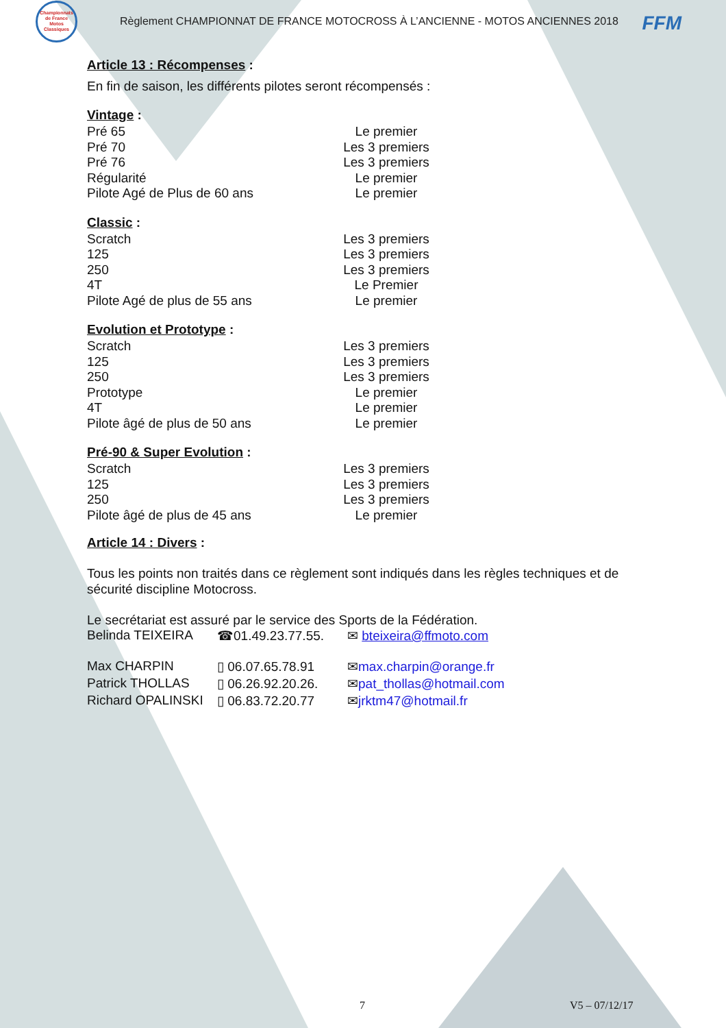FFM
Championnats de France Motos Classiques
Règlement CHAMPIONNAT DE FRANCE MOTOCROSS À L’ANCIENNE - MOTOS ANCIENNES 2018
Article 13 : Récompenses :
En fin de saison, les différents pilotes seront récompensés :
Vintage :
| Pré 65 | Le premier |
| Pré 70 | Les 3 premiers |
| Pré 76 | Les 3 premiers |
| Régularité | Le premier |
| Pilote Agé de Plus de 60 ans | Le premier |
Classic :
| Scratch | Les 3 premiers |
| 125 | Les 3 premiers |
| 250 | Les 3 premiers |
| 4T | Le Premier |
| Pilote Agé de plus de 55 ans | Le premier |
Evolution et Prototype :
| Scratch | Les 3 premiers |
| 125 | Les 3 premiers |
| 250 | Les 3 premiers |
| Prototype | Le premier |
| 4T | Le premier |
| Pilote âgé de plus de 50 ans | Le premier |
Pré-90 & Super Evolution :
| Scratch | Les 3 premiers |
| 125 | Les 3 premiers |
| 250 | Les 3 premiers |
| Pilote âgé de plus de 45 ans | Le premier |
Article 14 : Divers :
Tous les points non traités dans ce règlement sont indiqués dans les règles techniques et de sécurité discipline Motocross.
Le secrétariat est assuré par le service des Sports de la Fédération.
| Belinda TEIXEIRA | ☎01.49.23.77.55. | ✉ bteixeira@ffmoto.com |
| Max CHARPIN | ▯ 06.07.65.78.91 | ✉ max.charpin@orange.fr |
| Patrick THOLLAS | ▯ 06.26.92.20.26. | ✉ pat_thollas@hotmail.com |
| Richard OPALINSKI | ▯ 06.83.72.20.77 | ✉ jrktm47@hotmail.fr |
7 V5 – 07/12/17